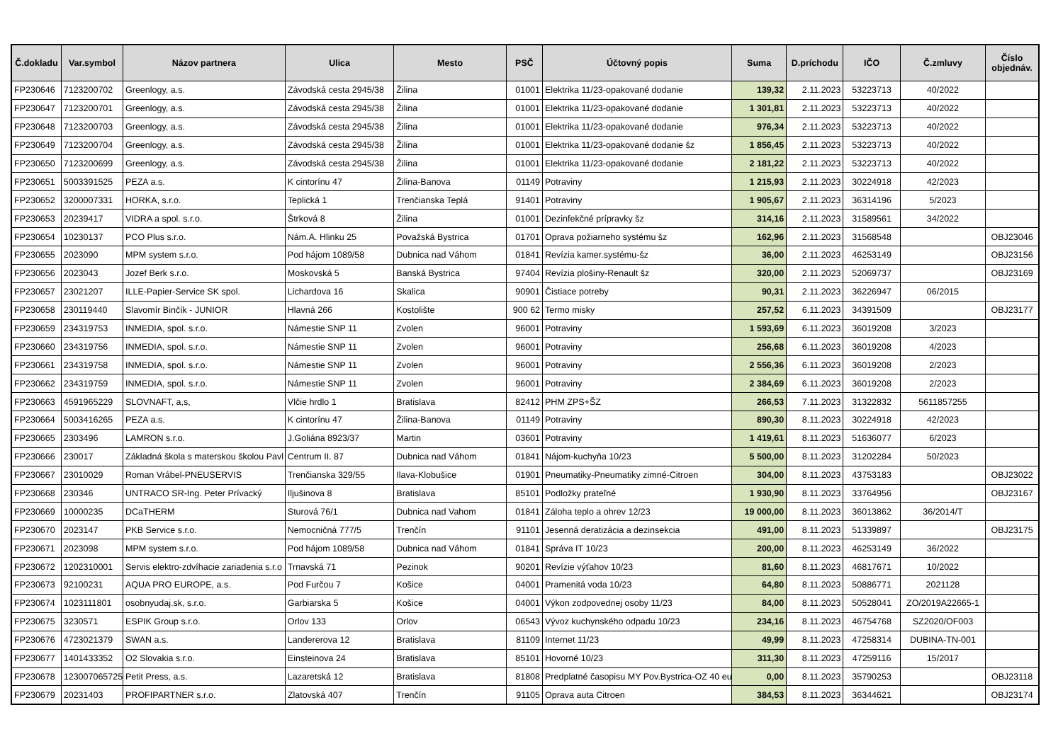| Č.dokladu | Var.symbol | Názov partnera | Ulica | Mesto | PSČ | Účtovný popis | Suma | D.príchodu | IČO | Č.zmluvy | Číslo objednáv. |
| --- | --- | --- | --- | --- | --- | --- | --- | --- | --- | --- | --- |
| FP230646 | 7123200702 | Greenlogy, a.s. | Závodská cesta 2945/38 | Žilina | 01001 | Elektrika 11/23-opakované dodanie | 139,32 | 2.11.2023 | 53223713 | 40/2022 | |
| FP230647 | 7123200701 | Greenlogy, a.s. | Závodská cesta 2945/38 | Žilina | 01001 | Elektrika 11/23-opakované dodanie | 1 301,81 | 2.11.2023 | 53223713 | 40/2022 | |
| FP230648 | 7123200703 | Greenlogy, a.s. | Závodská cesta 2945/38 | Žilina | 01001 | Elektrika 11/23-opakované dodanie | 976,34 | 2.11.2023 | 53223713 | 40/2022 | |
| FP230649 | 7123200704 | Greenlogy, a.s. | Závodská cesta 2945/38 | Žilina | 01001 | Elektrika 11/23-opakované dodanie šz | 1 856,45 | 2.11.2023 | 53223713 | 40/2022 | |
| FP230650 | 7123200699 | Greenlogy, a.s. | Závodská cesta 2945/38 | Žilina | 01001 | Elektrika 11/23-opakované dodanie | 2 181,22 | 2.11.2023 | 53223713 | 40/2022 | |
| FP230651 | 5003391525 | PEZA a.s. | K cintorínu 47 | Žilina-Banova | 01149 | Potraviny | 1 215,93 | 2.11.2023 | 30224918 | 42/2023 | |
| FP230652 | 3200007331 | HORKA, s.r.o. | Teplická 1 | Trenčianska Teplá | 91401 | Potraviny | 1 905,67 | 2.11.2023 | 36314196 | 5/2023 | |
| FP230653 | 20239417 | VIDRA a spol. s.r.o. | Štrková 8 | Žilina | 01001 | Dezinfekčné prípravky šz | 314,16 | 2.11.2023 | 31589561 | 34/2022 | |
| FP230654 | 10230137 | PCO Plus s.r.o. | Nám.A. Hlinku 25 | Považská Bystrica | 01701 | Oprava požiarneho systému šz | 162,96 | 2.11.2023 | 31568548 | | OBJ23046 |
| FP230655 | 2023090 | MPM system s.r.o. | Pod hájom 1089/58 | Dubnica nad Váhom | 01841 | Revízia kamer.systému-šz | 36,00 | 2.11.2023 | 46253149 | | OBJ23156 |
| FP230656 | 2023043 | Jozef Berk s.r.o. | Moskovská 5 | Banská Bystrica | 97404 | Revízia plošiny-Renault šz | 320,00 | 2.11.2023 | 52069737 | | OBJ23169 |
| FP230657 | 23021207 | ILLE-Papier-Service SK spol. | Lichardova 16 | Skalica | 90901 | Čistiace potreby | 90,31 | 2.11.2023 | 36226947 | 06/2015 | |
| FP230658 | 230119440 | Slavomír Binčík - JUNIOR | Hlavná 266 | Kostolište | 900 62 | Termo misky | 257,52 | 6.11.2023 | 34391509 | | OBJ23177 |
| FP230659 | 234319753 | INMEDIA, spol. s.r.o. | Námestie SNP 11 | Zvolen | 96001 | Potraviny | 1 593,69 | 6.11.2023 | 36019208 | 3/2023 | |
| FP230660 | 234319756 | INMEDIA, spol. s.r.o. | Námestie SNP 11 | Zvolen | 96001 | Potraviny | 256,68 | 6.11.2023 | 36019208 | 4/2023 | |
| FP230661 | 234319758 | INMEDIA, spol. s.r.o. | Námestie SNP 11 | Zvolen | 96001 | Potraviny | 2 556,36 | 6.11.2023 | 36019208 | 2/2023 | |
| FP230662 | 234319759 | INMEDIA, spol. s.r.o. | Námestie SNP 11 | Zvolen | 96001 | Potraviny | 2 384,69 | 6.11.2023 | 36019208 | 2/2023 | |
| FP230663 | 4591965229 | SLOVNAFT, a,s, | Vlčie hrdlo 1 | Bratislava | 82412 | PHM ZPS+ŠZ | 266,53 | 7.11.2023 | 31322832 | 5611857255 | |
| FP230664 | 5003416265 | PEZA a.s. | K cintorínu 47 | Žilina-Banova | 01149 | Potraviny | 890,30 | 8.11.2023 | 30224918 | 42/2023 | |
| FP230665 | 2303496 | LAMRON s.r.o. | J.Goliána 8923/37 | Martin | 03601 | Potraviny | 1 419,61 | 8.11.2023 | 51636077 | 6/2023 | |
| FP230666 | 230017 | Základná škola s materskou školou Pavl | Centrum II. 87 | Dubnica nad Váhom | 01841 | Nájom-kuchyňa 10/23 | 5 500,00 | 8.11.2023 | 31202284 | 50/2023 | |
| FP230667 | 23010029 | Roman Vrábel-PNEUSERVIS | Trenčianska 329/55 | Ilava-Klobušice | 01901 | Pneumatiky-Pneumatiky zimné-Citroen | 304,00 | 8.11.2023 | 43753183 | | OBJ23022 |
| FP230668 | 230346 | UNTRACO SR-Ing. Peter Prívacký | Iljušinova 8 | Bratislava | 85101 | Podložky prateľné | 1 930,90 | 8.11.2023 | 33764956 | | OBJ23167 |
| FP230669 | 10000235 | DCaTHERM | Sturová 76/1 | Dubnica nad Vahom | 01841 | Záloha teplo a ohrev 12/23 | 19 000,00 | 8.11.2023 | 36013862 | 36/2014/T | |
| FP230670 | 2023147 | PKB Service s.r.o. | Nemocničná 777/5 | Trenčín | 91101 | Jesenná deratizácia a dezinsekcia | 491,00 | 8.11.2023 | 51339897 | | OBJ23175 |
| FP230671 | 2023098 | MPM system s.r.o. | Pod hájom 1089/58 | Dubnica nad Váhom | 01841 | Správa IT 10/23 | 200,00 | 8.11.2023 | 46253149 | 36/2022 | |
| FP230672 | 1202310001 | Servis elektro-zdvíhacie zariadenia s.r.o | Trnavská 71 | Pezinok | 90201 | Revízie výťahov 10/23 | 81,60 | 8.11.2023 | 46817671 | 10/2022 | |
| FP230673 | 92100231 | AQUA PRO EUROPE, a.s. | Pod Furčou 7 | Košice | 04001 | Pramenitá voda 10/23 | 64,80 | 8.11.2023 | 50886771 | 2021128 | |
| FP230674 | 1023111801 | osobnyudaj.sk, s.r.o. | Garbiarska 5 | Košice | 04001 | Výkon zodpovednej osoby 11/23 | 84,00 | 8.11.2023 | 50528041 | ZO/2019A22665-1 | |
| FP230675 | 3230571 | ESPIK Group s.r.o. | Orlov 133 | Orlov | 06543 | Vývoz kuchynského odpadu 10/23 | 234,16 | 8.11.2023 | 46754768 | SZ2020/OF003 | |
| FP230676 | 4723021379 | SWAN a.s. | Landererova 12 | Bratislava | 81109 | Internet 11/23 | 49,99 | 8.11.2023 | 47258314 | DUBINA-TN-001 | |
| FP230677 | 1401433352 | O2 Slovakia s.r.o. | Einsteinova 24 | Bratislava | 85101 | Hovorné 10/23 | 311,30 | 8.11.2023 | 47259116 | 15/2017 | |
| FP230678 | 123007065725 | Petit Press, a.s. | Lazaretská 12 | Bratislava | 81808 | Predplatné časopisu MY Pov.Bystrica-OZ 40 eu | 0,00 | 8.11.2023 | 35790253 | | OBJ23118 |
| FP230679 | 20231403 | PROFIPARTNER s.r.o. | Zlatovská 407 | Trenčín | 91105 | Oprava auta Citroen | 384,53 | 8.11.2023 | 36344621 | | OBJ23174 |